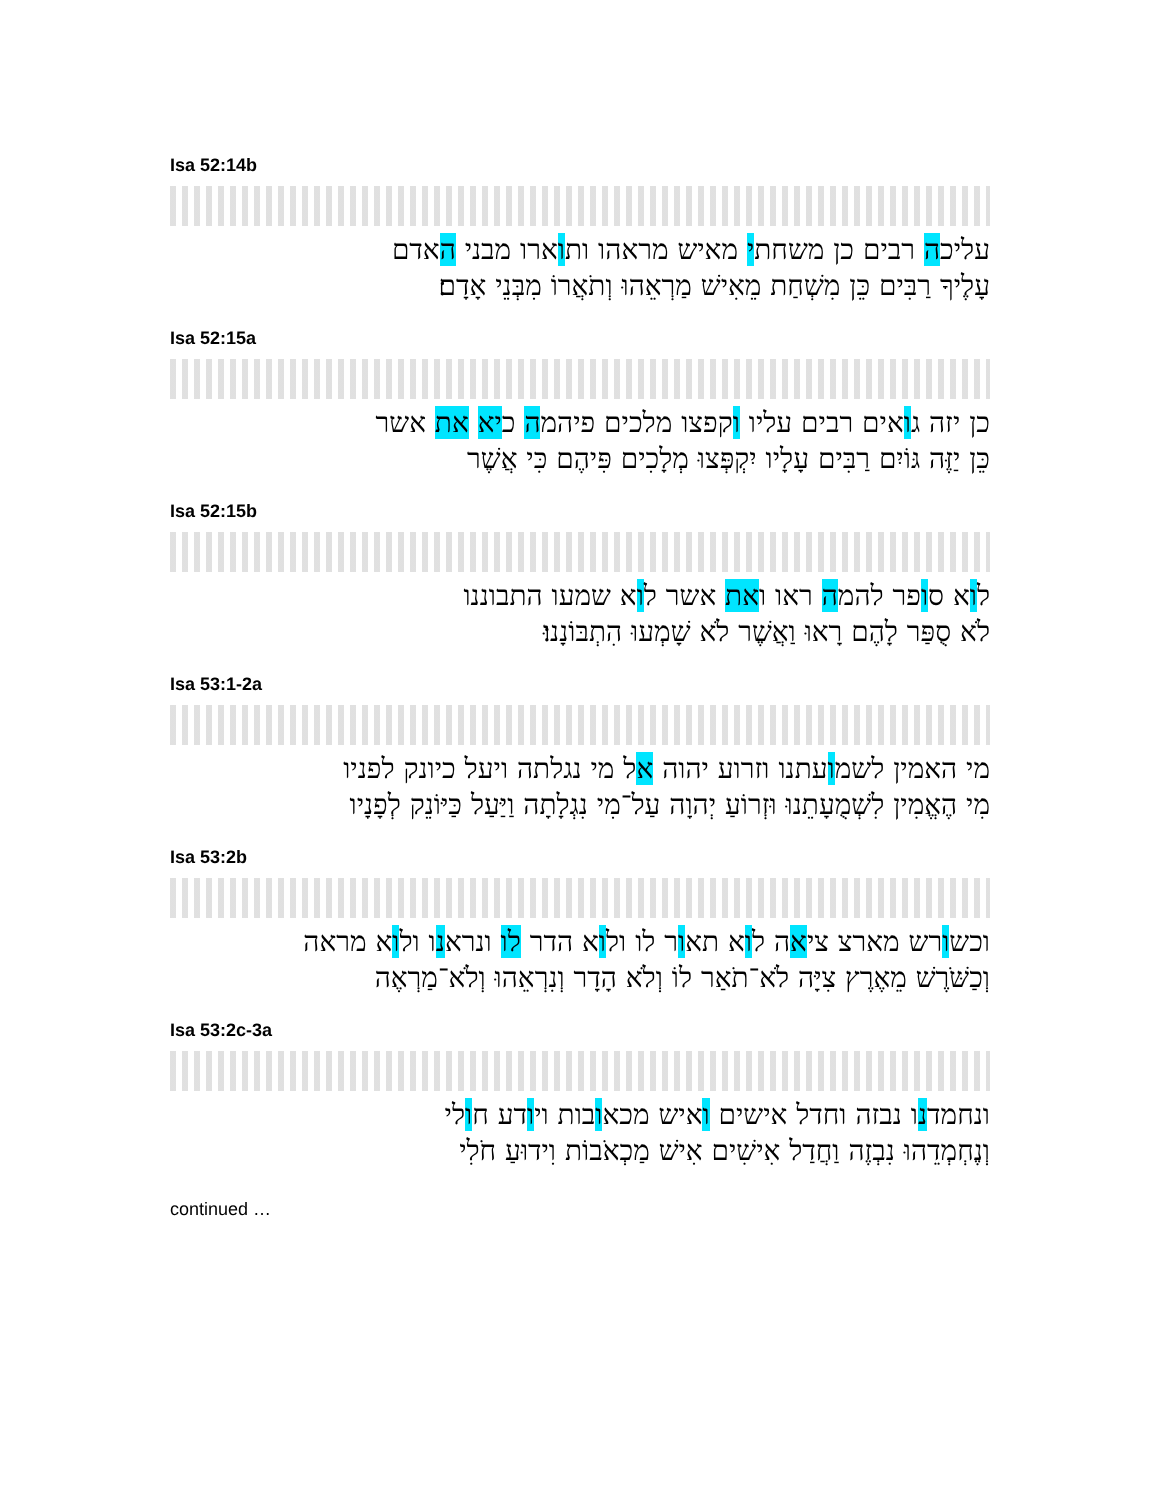Isa 52:14b
עליכה רבים כן משחתי מאיש מראהו ותוארו מבני האדם
עָלֶיךָ רַבִּים כֵּן מִשְׁחַת מֵאִישׁ מַרְאֵהוּ וְתֹאֲרוֹ מִבְּנֵי אָדָם׃
Isa 52:15a
כן יזה גואים רבים עליו וקפצו מלכים פיהמה כיא את אשר
כֵּן יַזֶּה גּוֹיִם רַבִּים עָלָיו יִקְפְּצוּ מְלָכִים פִּיהֶם כִּי אֲשֶׁר
Isa 52:15b
לוא סופר להמה ראו ואת אשר לוא שמעו התבוננו
לֹא סֻפַּר לָהֶם רָאוּ וַאֲשֶׁר לֹא שָׁמְעוּ הִתְבּוֹנָנוּ׃
Isa 53:1-2a
מי האמין לשמועתנו וזרוע יהוה אל מי נגלתה ויעל כיונק לפניו
מִי הֶאֱמִין לִשְׁמֻעָתֵנוּ וּזְרוֹעַ יְהוָה עַל־מִי נִגְלָתָה וַיַּעַל כַּיּוֹנֵק לְפָנָיו
Isa 53:2b
וכשורש מארצ ציאה לוא תאור לו ולוא הדר לו ונראנו ולוא מראה
וְכַשֹּׁרֶשׁ מֵאֶרֶץ צִיָּה לֹא־תֹאַר לוֹ וְלֹא הָדָר וְנִרְאֵהוּ וְלֹא־מַרְאֶה
Isa 53:2c-3a
ונחמדנו נבזה וחדל אישים ואיש מכאובות ויודע חולי
וְנֶחְמְדֵהוּ נִבְזֶה וַחֲדַל אִישִׁים אִישׁ מַכְאֹבוֹת וִידוּעַ חֹלִי
continued …